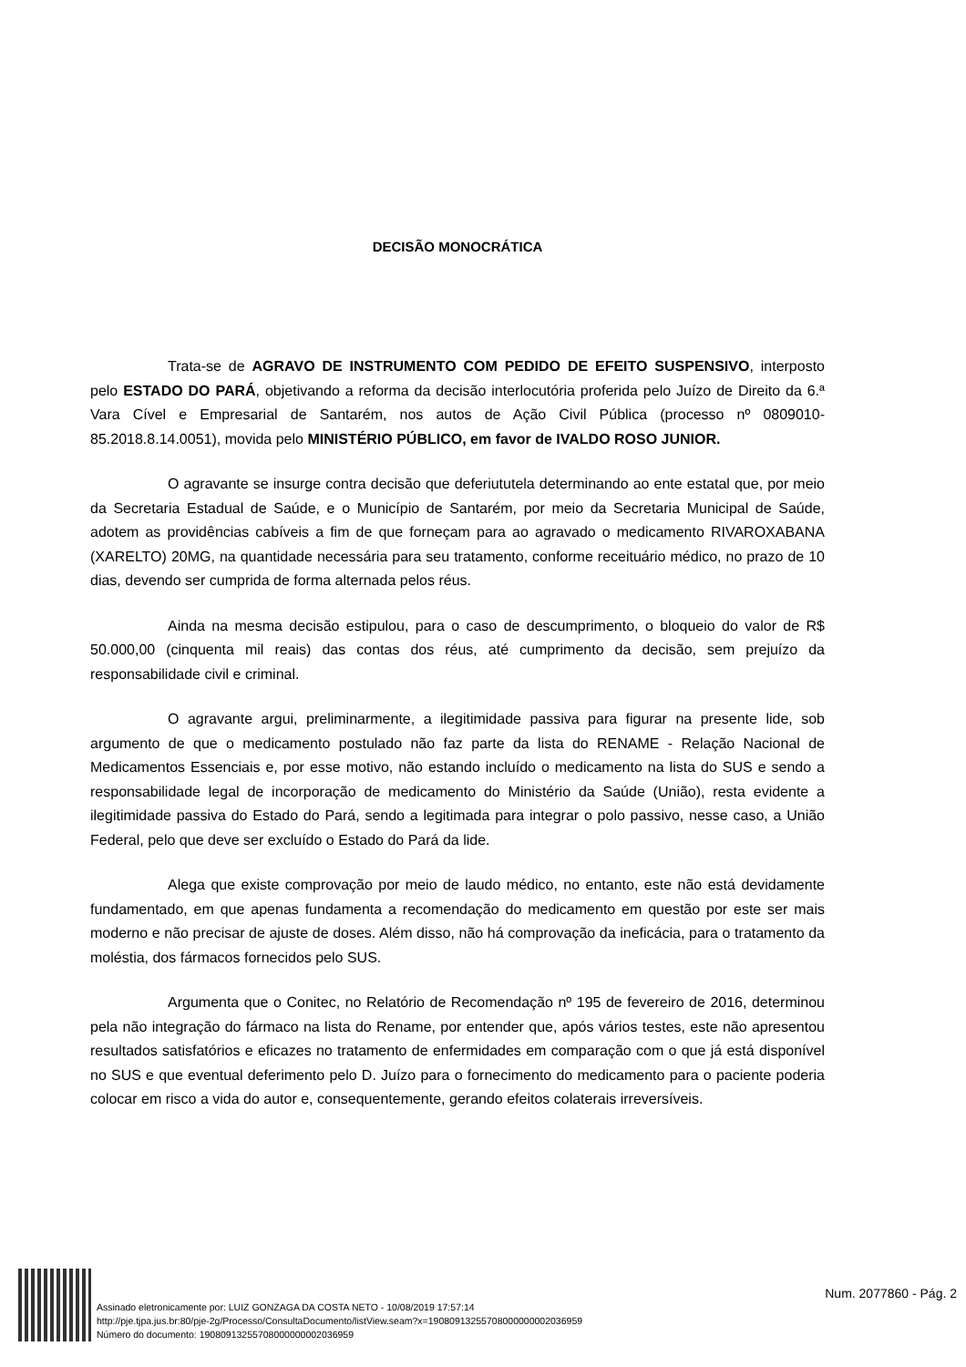DECISÃO MONOCRÁTICA
Trata-se de AGRAVO DE INSTRUMENTO COM PEDIDO DE EFEITO SUSPENSIVO, interposto pelo ESTADO DO PARÁ, objetivando a reforma da decisão interlocutória proferida pelo Juízo de Direito da 6.ª Vara Cível e Empresarial de Santarém, nos autos de Ação Civil Pública (processo nº 0809010-85.2018.8.14.0051), movida pelo MINISTÉRIO PÚBLICO, em favor de IVALDO ROSO JUNIOR.
O agravante se insurge contra decisão que deferiututela determinando ao ente estatal que, por meio da Secretaria Estadual de Saúde, e o Município de Santarém, por meio da Secretaria Municipal de Saúde, adotem as providências cabíveis a fim de que forneçam para ao agravado o medicamento RIVAROXABANA (XARELTO) 20MG, na quantidade necessária para seu tratamento, conforme receituário médico, no prazo de 10 dias, devendo ser cumprida de forma alternada pelos réus.
Ainda na mesma decisão estipulou, para o caso de descumprimento, o bloqueio do valor de R$ 50.000,00 (cinquenta mil reais) das contas dos réus, até cumprimento da decisão, sem prejuízo da responsabilidade civil e criminal.
O agravante argui, preliminarmente, a ilegitimidade passiva para figurar na presente lide, sob argumento de que o medicamento postulado não faz parte da lista do RENAME - Relação Nacional de Medicamentos Essenciais e, por esse motivo, não estando incluído o medicamento na lista do SUS e sendo a responsabilidade legal de incorporação de medicamento do Ministério da Saúde (União), resta evidente a ilegitimidade passiva do Estado do Pará, sendo a legitimada para integrar o polo passivo, nesse caso, a União Federal, pelo que deve ser excluído o Estado do Pará da lide.
Alega que existe comprovação por meio de laudo médico, no entanto, este não está devidamente fundamentado, em que apenas fundamenta a recomendação do medicamento em questão por este ser mais moderno e não precisar de ajuste de doses. Além disso, não há comprovação da ineficácia, para o tratamento da moléstia, dos fármacos fornecidos pelo SUS.
Argumenta que o Conitec, no Relatório de Recomendação nº 195 de fevereiro de 2016, determinou pela não integração do fármaco na lista do Rename, por entender que, após vários testes, este não apresentou resultados satisfatórios e eficazes no tratamento de enfermidades em comparação com o que já está disponível no SUS e que eventual deferimento pelo D. Juízo para o fornecimento do medicamento para o paciente poderia colocar em risco a vida do autor e, consequentemente, gerando efeitos colaterais irreversíveis.
Assinado eletronicamente por: LUIZ GONZAGA DA COSTA NETO - 10/08/2019 17:57:14
http://pje.tjpa.jus.br:80/pje-2g/Processo/ConsultaDocumento/listView.seam?x=19080913255708000000002036959
Número do documento: 19080913255708000000002036959
Num. 2077860 - Pág. 2